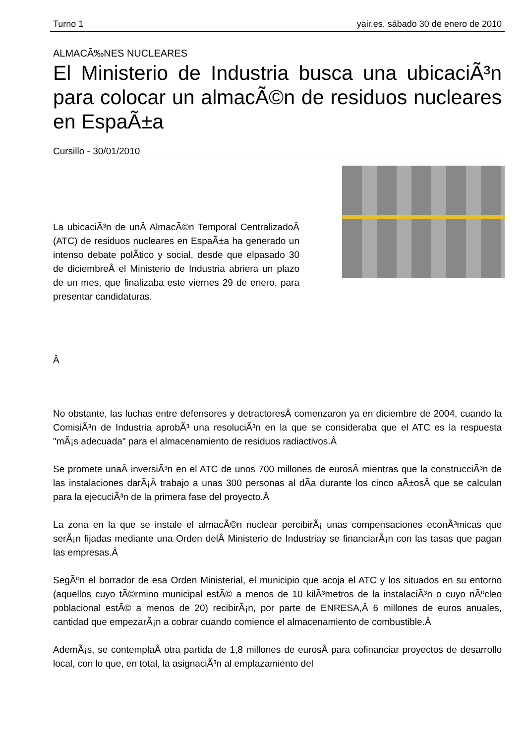Turno 1 yair.es, sábado 30 de enero de 2010
ALMACÃ‰NES NUCLEARES
El Ministerio de Industria busca una ubicaciÃ³n para colocar un almacÃ©n de residuos nucleares en EspaÃ±a
Cursillo - 30/01/2010
La ubicaciÃ³n de unÂ AlmacÃ©n Temporal CentralizadoÂ (ATC) de residuos nucleares en EspaÃ±a ha generado un intenso debate polÃ­tico y social, desde que elpasado 30 de diciembreÂ el Ministerio de Industria abriera un plazo de un mes, que finalizaba este viernes 29 de enero, para presentar candidaturas.
Â
No obstante, las luchas entre defensores y detractoresÂ comenzaron ya en diciembre de 2004, cuando la ComisiÃ³n de Industria aprobÃ³ una resoluciÃ³n en la que se consideraba que el ATC es la respuesta "mÃ¡s adecuada" para el almacenamiento de residuos radiactivos.Â
Se promete unaÂ inversiÃ³n en el ATC de unos 700 millones de eurosÂ mientras que la construcciÃ³n de las instalaciones darÃ¡Â trabajo a unas 300 personas al dÃ­a durante los cinco aÃ±osÂ que se calculan para la ejecuciÃ³n de la primera fase del proyecto.Â
La zona en la que se instale el almacÃ©n nuclear percibirÃ¡ unas compensaciones econÃ³micas que serÃ¡n fijadas mediante una Orden delÂ Ministerio de Industriay se financiarÃ¡n con las tasas que pagan las empresas.Â
SegÃºn el borrador de esa Orden Ministerial, el municipio que acoja el ATC y los situados en su entorno (aquellos cuyo tÃ©rmino municipal estÃ© a menos de 10 kilÃ³metros de la instalaciÃ³n o cuyo nÃºcleo poblacional estÃ© a menos de 20) recibirÃ¡n, por parte de ENRESA,Â 6 millones de euros anuales, cantidad que empezarÃ¡n a cobrar cuando comience el almacenamiento de combustible.Â
AdemÃ¡s, se contemplaÂ otra partida de 1,8 millones de eurosÂ para cofinanciar proyectos de desarrollo local, con lo que, en total, la asignaciÃ³n al emplazamiento del